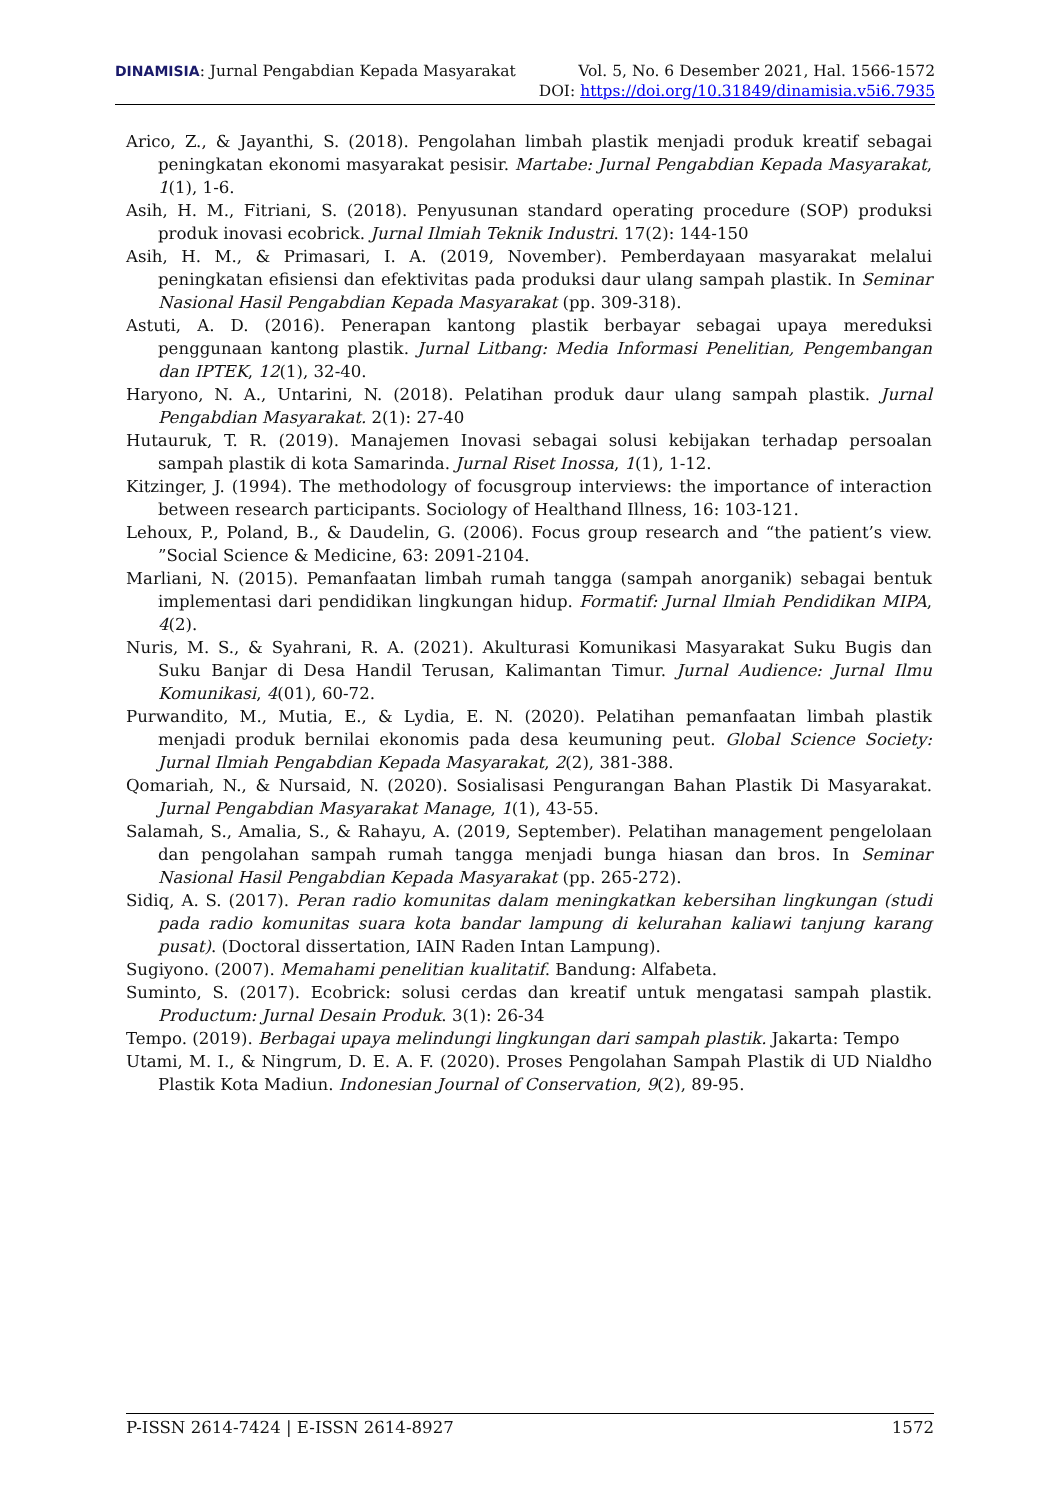DINAMISIA: Jurnal Pengabdian Kepada Masyarakat Vol. 5, No. 6 Desember 2021, Hal. 1566-1572
DOI: https://doi.org/10.31849/dinamisia.v5i6.7935
Arico, Z., & Jayanthi, S. (2018). Pengolahan limbah plastik menjadi produk kreatif sebagai peningkatan ekonomi masyarakat pesisir. Martabe: Jurnal Pengabdian Kepada Masyarakat, 1(1), 1-6.
Asih, H. M., Fitriani, S. (2018). Penyusunan standard operating procedure (SOP) produksi produk inovasi ecobrick. Jurnal Ilmiah Teknik Industri. 17(2): 144-150
Asih, H. M., & Primasari, I. A. (2019, November). Pemberdayaan masyarakat melalui peningkatan efisiensi dan efektivitas pada produksi daur ulang sampah plastik. In Seminar Nasional Hasil Pengabdian Kepada Masyarakat (pp. 309-318).
Astuti, A. D. (2016). Penerapan kantong plastik berbayar sebagai upaya mereduksi penggunaan kantong plastik. Jurnal Litbang: Media Informasi Penelitian, Pengembangan dan IPTEK, 12(1), 32-40.
Haryono, N. A., Untarini, N. (2018). Pelatihan produk daur ulang sampah plastik. Jurnal Pengabdian Masyarakat. 2(1): 27-40
Hutauruk, T. R. (2019). Manajemen Inovasi sebagai solusi kebijakan terhadap persoalan sampah plastik di kota Samarinda. Jurnal Riset Inossa, 1(1), 1-12.
Kitzinger, J. (1994). The methodology of focusgroup interviews: the importance of interaction between research participants. Sociology of Healthand Illness, 16: 103-121.
Lehoux, P., Poland, B., & Daudelin, G. (2006). Focus group research and “the patient’s view. ”Social Science & Medicine, 63: 2091-2104.
Marliani, N. (2015). Pemanfaatan limbah rumah tangga (sampah anorganik) sebagai bentuk implementasi dari pendidikan lingkungan hidup. Formatif: Jurnal Ilmiah Pendidikan MIPA, 4(2).
Nuris, M. S., & Syahrani, R. A. (2021). Akulturasi Komunikasi Masyarakat Suku Bugis dan Suku Banjar di Desa Handil Terusan, Kalimantan Timur. Jurnal Audience: Jurnal Ilmu Komunikasi, 4(01), 60-72.
Purwandito, M., Mutia, E., & Lydia, E. N. (2020). Pelatihan pemanfaatan limbah plastik menjadi produk bernilai ekonomis pada desa keumuning peut. Global Science Society: Jurnal Ilmiah Pengabdian Kepada Masyarakat, 2(2), 381-388.
Qomariah, N., & Nursaid, N. (2020). Sosialisasi Pengurangan Bahan Plastik Di Masyarakat. Jurnal Pengabdian Masyarakat Manage, 1(1), 43-55.
Salamah, S., Amalia, S., & Rahayu, A. (2019, September). Pelatihan management pengelolaan dan pengolahan sampah rumah tangga menjadi bunga hiasan dan bros. In Seminar Nasional Hasil Pengabdian Kepada Masyarakat (pp. 265-272).
Sidiq, A. S. (2017). Peran radio komunitas dalam meningkatkan kebersihan lingkungan (studi pada radio komunitas suara kota bandar lampung di kelurahan kaliawi tanjung karang pusat). (Doctoral dissertation, IAIN Raden Intan Lampung).
Sugiyono. (2007). Memahami penelitian kualitatif. Bandung: Alfabeta.
Suminto, S. (2017). Ecobrick: solusi cerdas dan kreatif untuk mengatasi sampah plastik. Productum: Jurnal Desain Produk. 3(1): 26-34
Tempo. (2019). Berbagai upaya melindungi lingkungan dari sampah plastik. Jakarta: Tempo
Utami, M. I., & Ningrum, D. E. A. F. (2020). Proses Pengolahan Sampah Plastik di UD Nialdho Plastik Kota Madiun. Indonesian Journal of Conservation, 9(2), 89-95.
P-ISSN 2614-7424 | E-ISSN 2614-8927 1572